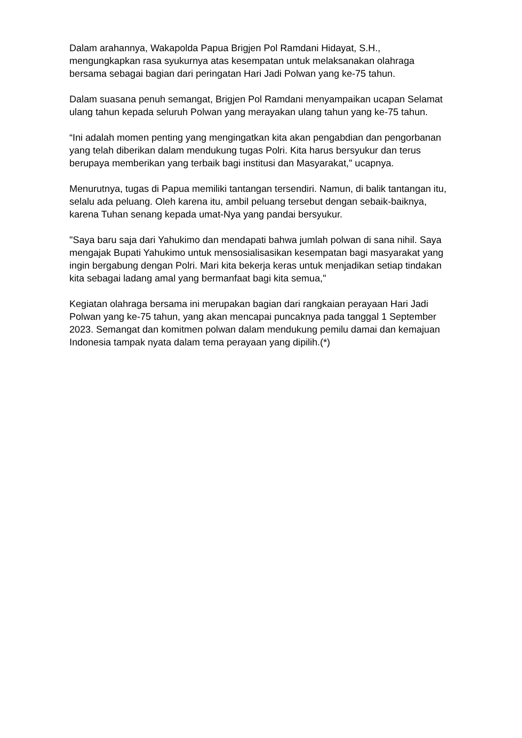Dalam arahannya, Wakapolda Papua Brigjen Pol Ramdani Hidayat, S.H., mengungkapkan rasa syukurnya atas kesempatan untuk melaksanakan olahraga bersama sebagai bagian dari peringatan Hari Jadi Polwan yang ke-75 tahun.
Dalam suasana penuh semangat, Brigjen Pol Ramdani menyampaikan ucapan Selamat ulang tahun kepada seluruh Polwan yang merayakan ulang tahun yang ke-75 tahun.
“Ini adalah momen penting yang mengingatkan kita akan pengabdian dan pengorbanan yang telah diberikan dalam mendukung tugas Polri. Kita harus bersyukur dan terus berupaya memberikan yang terbaik bagi institusi dan Masyarakat," ucapnya.
Menurutnya, tugas di Papua memiliki tantangan tersendiri. Namun, di balik tantangan itu, selalu ada peluang. Oleh karena itu, ambil peluang tersebut dengan sebaik-baiknya, karena Tuhan senang kepada umat-Nya yang pandai bersyukur.
"Saya baru saja dari Yahukimo dan mendapati bahwa jumlah polwan di sana nihil. Saya mengajak Bupati Yahukimo untuk mensosialisasikan kesempatan bagi masyarakat yang ingin bergabung dengan Polri. Mari kita bekerja keras untuk menjadikan setiap tindakan kita sebagai ladang amal yang bermanfaat bagi kita semua,"
Kegiatan olahraga bersama ini merupakan bagian dari rangkaian perayaan Hari Jadi Polwan yang ke-75 tahun, yang akan mencapai puncaknya pada tanggal 1 September 2023. Semangat dan komitmen polwan dalam mendukung pemilu damai dan kemajuan Indonesia tampak nyata dalam tema perayaan yang dipilih.(*)